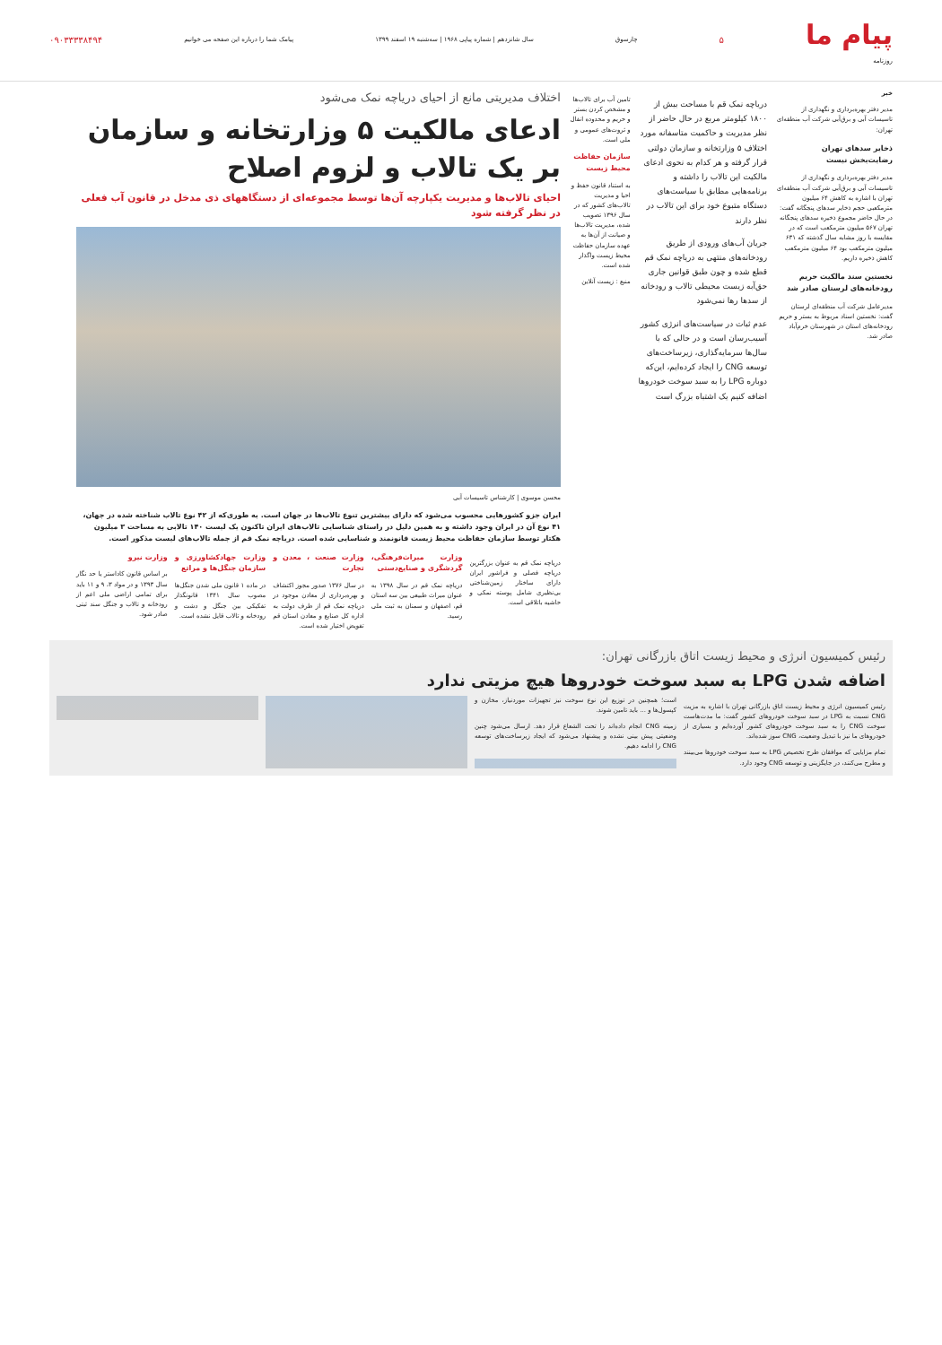پیام ما
روزنامه
۵
چارسوق
سال شانزدهم | شماره پیاپی ۱۹۶۸ | سه‌شنبه ۱۹ اسفند ۱۳۹۹
پیامک شما را درباره این صفحه می خوانیم
۰۹۰۳۳۳۳۸۴۹۴
خبر
مدیر دفتر بهره‌برداری و نگهداری از تاسیسات آبی و برق‌آبی شرکت آب منطقه‌ای تهران:
ذخایر سدهای تهران رضایت‌بخش نیست
مدیر دفتر بهره‌برداری و نگهداری از تاسیسات آبی و برق‌آبی شرکت آب منطقه‌ای تهران با اشاره به کاهش ۶۴ میلیون مترمکعبی حجم ذخایر سدهای پنجگانه گفت: در حال حاضر مجموع ذخیره سدهای پنجگانه تهران ۵۶۷ میلیون مترمکعب است که در مقایسه با روز مشابه سال گذشته که ۶۳۱ میلیون مترمکعب بود ۶۴ میلیون مترمکعب کاهش ذخیره داریم.
نخستین سند مالکیت حریم رودخانه‌های لرستان صادر شد
مدیرعامل شرکت آب منطقه‌ای لرستان گفت: نخستین اسناد مربوط به بستر و حریم رودخانه‌های استان در شهرستان خرم‌آباد صادر شد.
دریاچه نمک قم با مساحت بیش از ۱۸۰۰ کیلومتر مربع در حال حاضر از نظر مدیریت و حاکمیت متاسفانه مورد اختلاف ۵ وزارتخانه و سازمان دولتی قرار گرفته و هر کدام به نحوی ادعای مالکیت این تالاب را داشته و برنامه‌هایی مطابق با سیاست‌های دستگاه متبوع خود برای این تالاب در نظر دارند
جریان آب‌های ورودی از طریق رودخانه‌های منتهی به دریاچه نمک قم قطع شده و چون طبق قوانین جاری حق‌آبه زیست محیطی تالاب و رودخانه از سدها رها نمی‌شود
عدم ثبات در سیاست‌های انرژی کشور آسیب‌رسان است و در حالی که با سال‌ها سرمایه‌گذاری، زیرساخت‌های توسعه CNG را ایجاد کرده‌ایم، این‌که دوباره LPG را به سبد سوخت خودروها اضافه کنیم یک اشتباه بزرگ است
تامین آب برای تالاب‌ها و مشخص کردن بستر و حریم و محدوده انفال و ثروت‌های عمومی و ملی است.
سازمان حفاظت محیط زیست
به استناد قانون حفظ و احیا و مدیریت تالاب‌های کشور که در سال ۱۳۹۶ تصویب شده، مدیریت تالاب‌ها و صیانت از آن‌ها به عهده سازمان حفاظت محیط زیست واگذار شده است.
منبع : زیست آنلاین
اختلاف مدیریتی مانع از احیای دریاچه نمک می‌شود
ادعای مالکیت ۵ وزارتخانه و سازمان بر یک تالاب و لزوم اصلاح
احیای تالاب‌ها و مدیریت یکپارچه آن‌ها توسط مجموعه‌ای از دستگاههای ذی مدخل در قانون آب فعلی در نظر گرفته شود
محسن موسوی | کارشناس تاسیسات آبی
ایران جزو کشورهایی محسوب می‌شود که دارای بیشترین تنوع تالاب‌ها در جهان است. به طوری‌که از ۴۲ نوع تالاب شناخته شده در جهان، ۴۱ نوع آن در ایران وجود داشته و به همین دلیل در راستای شناسایی تالاب‌های ایران تاکنون یک لیست ۱۴۰ تالابی به مساحت ۳ میلیون هکتار توسط سازمان حفاظت محیط زیست قانونمند و شناسایی شده است. دریاچه نمک قم از جمله تالاب‌های لیست مذکور است.
دریاچه نمک قم به عنوان بزرگترین دریاچه فصلی و فراشور ایران دارای ساختار زمین‌شناختی بی‌نظیری شامل پوسته نمکی و حاشیه باتلاقی است.
وزارت میراث‌فرهنگی، گردشگری و صنایع‌دستی
دریاچه نمک قم در سال ۱۳۹۸ به عنوان میراث طبیعی بین سه استان قم، اصفهان و سمنان به ثبت ملی رسید.
وزارت صنعت ، معدن و تجارت
در سال ۱۳۷۶ صدور مجوز اکتشاف و بهره‌برداری از معادن موجود در دریاچه نمک قم از طرف دولت به اداره کل صنایع و معادن استان قم تفویض اختیار شده است.
وزارت جهادکشاورزی و سازمان جنگل‌ها و مراتع
در ماده ۱ قانون ملی شدن جنگل‌ها مصوب سال ۱۳۴۱ قانونگذار تفکیکی بین جنگل و دشت و رودخانه و تالاب قایل نشده است.
وزارت نیرو
بر اساس قانون کاداستر یا حد نگار سال ۱۳۹۳ و در مواد ۳، ۹ و ۱۱ باید برای تمامی اراضی ملی اعم از رودخانه و تالاب و جنگل سند ثبتی صادر شود.
رئیس کمیسیون انرژی و محیط زیست اتاق بازرگانی تهران:
اضافه شدن LPG به سبد سوخت خودروها هیچ مزیتی ندارد
رئیس کمیسیون انرژی و محیط زیست اتاق بازرگانی تهران با اشاره به مزیت CNG نسبت به LPG در سبد سوخت خودروهای کشور گفت: ما مدت‌هاست سوخت CNG را به سبد سوخت خودروهای کشور آورده‌ایم و بسیاری از خودروهای ما نیز با تبدیل وضعیت، CNG سوز شده‌اند.
تمام مزایایی که موافقان طرح تخصیص LPG به سبد سوخت خودروها می‌بینند و مطرح می‌کنند، در جایگزینی و توسعه CNG وجود دارد.
است؛ همچنین در توزیع این نوع سوخت نیز تجهیزات موردنیاز، مخازن و کپسول‌ها و ... باید تامین شوند.
زمینه CNG انجام داده‌اند را تحت الشعاع قرار دهد. ارسال می‌شود چنین وضعیتی پیش بینی نشده و پیشنهاد می‌شود که ایجاد زیرساخت‌های توسعه CNG را ادامه دهیم.